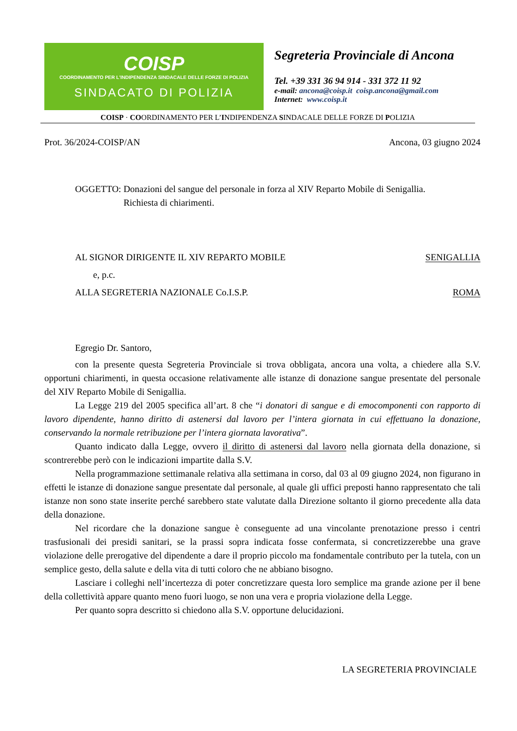COISP
COORDINAMENTO PER L'INDIPENDENZA SINDACALE DELLE FORZE DI POLIZIA
SINDACATO DI POLIZIA
Segreteria Provinciale di Ancona
Tel. +39 331 36 94 914 - 331 372 11 92
e-mail: ancona@coisp.it coisp.ancona@gmail.com
Internet: www.coisp.it
COISP · COORDINAMENTO PER L’INDIPENDENZA SINDACALE DELLE FORZE DI POLIZIA
Prot. 36/2024-COISP/AN Ancona, 03 giugno 2024
OGGETTO: Donazioni del sangue del personale in forza al XIV Reparto Mobile di Senigallia.
Richiesta di chiarimenti.
AL SIGNOR DIRIGENTE IL XIV REPARTO MOBILE SENIGALLIA
e, p.c.
ALLA SEGRETERIA NAZIONALE Co.I.S.P. ROMA
Egregio Dr. Santoro,
con la presente questa Segreteria Provinciale si trova obbligata, ancora una volta, a chiedere alla S.V. opportuni chiarimenti, in questa occasione relativamente alle istanze di donazione sangue presentate del personale del XIV Reparto Mobile di Senigallia.
La Legge 219 del 2005 specifica all’art. 8 che “i donatori di sangue e di emocomponenti con rapporto di lavoro dipendente, hanno diritto di astenersi dal lavoro per l’intera giornata in cui effettuano la donazione, conservando la normale retribuzione per l’intera giornata lavorativa”.
Quanto indicato dalla Legge, ovvero il diritto di astenersi dal lavoro nella giornata della donazione, si scontrerebbe però con le indicazioni impartite dalla S.V.
Nella programmazione settimanale relativa alla settimana in corso, dal 03 al 09 giugno 2024, non figurano in effetti le istanze di donazione sangue presentate dal personale, al quale gli uffici preposti hanno rappresentato che tali istanze non sono state inserite perché sarebbero state valutate dalla Direzione soltanto il giorno precedente alla data della donazione.
Nel ricordare che la donazione sangue è conseguente ad una vincolante prenotazione presso i centri trasfusionali dei presidi sanitari, se la prassi sopra indicata fosse confermata, si concretizzerebbe una grave violazione delle prerogative del dipendente a dare il proprio piccolo ma fondamentale contributo per la tutela, con un semplice gesto, della salute e della vita di tutti coloro che ne abbiano bisogno.
Lasciare i colleghi nell’incertezza di poter concretizzare questa loro semplice ma grande azione per il bene della collettività appare quanto meno fuori luogo, se non una vera e propria violazione della Legge.
Per quanto sopra descritto si chiedono alla S.V. opportune delucidazioni.
LA SEGRETERIA PROVINCIALE